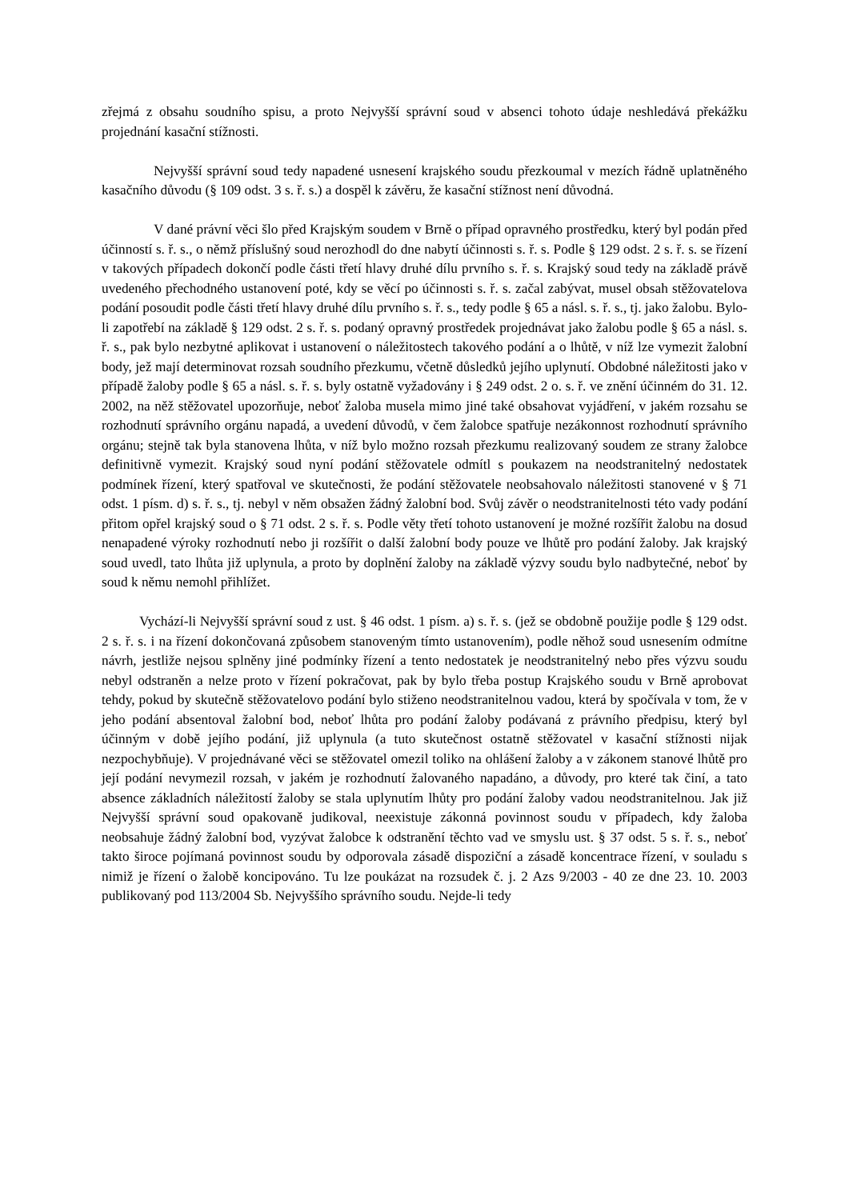zřejmá z obsahu soudního spisu, a proto Nejvyšší správní soud v absenci tohoto údaje neshledává překážku projednání kasační stížnosti.
Nejvyšší správní soud tedy napadené usnesení krajského soudu přezkoumal v mezích řádně uplatněného kasačního důvodu (§ 109 odst. 3 s. ř. s.) a dospěl k závěru, že kasační stížnost není důvodná.
V dané právní věci šlo před Krajským soudem v Brně o případ opravného prostředku, který byl podán před účinností s. ř. s., o němž příslušný soud nerozhodl do dne nabytí účinnosti s. ř. s. Podle § 129 odst. 2 s. ř. s. se řízení v takových případech dokončí podle části třetí hlavy druhé dílu prvního s. ř. s. Krajský soud tedy na základě právě uvedeného přechodného ustanovení poté, kdy se věcí po účinnosti s. ř. s. začal zabývat, musel obsah stěžovatelova podání posoudit podle části třetí hlavy druhé dílu prvního s. ř. s., tedy podle § 65 a násl. s. ř. s., tj. jako žalobu. Bylo-li zapotřebí na základě § 129 odst. 2 s. ř. s. podaný opravný prostředek projednávat jako žalobu podle § 65 a násl. s. ř. s., pak bylo nezbytné aplikovat i ustanovení o náležitostech takového podání a o lhůtě, v níž lze vymezit žalobní body, jež mají determinovat rozsah soudního přezkumu, včetně důsledků jejího uplynutí. Obdobné náležitosti jako v případě žaloby podle § 65 a násl. s. ř. s. byly ostatně vyžadovány i § 249 odst. 2 o. s. ř. ve znění účinném do 31. 12. 2002, na něž stěžovatel upozorňuje, neboť žaloba musela mimo jiné také obsahovat vyjádření, v jakém rozsahu se rozhodnutí správního orgánu napadá, a uvedení důvodů, v čem žalobce spatřuje nezákonnost rozhodnutí správního orgánu; stejně tak byla stanovena lhůta, v níž bylo možno rozsah přezkumu realizovaný soudem ze strany žalobce definitivně vymezit. Krajský soud nyní podání stěžovatele odmítl s poukazem na neodstranitelný nedostatek podmínek řízení, který spatřoval ve skutečnosti, že podání stěžovatele neobsahovalo náležitosti stanovené v § 71 odst. 1 písm. d) s. ř. s., tj. nebyl v něm obsažen žádný žalobní bod. Svůj závěr o neodstranitelnosti této vady podání přitom opřel krajský soud o § 71 odst. 2 s. ř. s. Podle věty třetí tohoto ustanovení je možné rozšířit žalobu na dosud nenapadené výroky rozhodnutí nebo ji rozšířit o další žalobní body pouze ve lhůtě pro podání žaloby. Jak krajský soud uvedl, tato lhůta již uplynula, a proto by doplnění žaloby na základě výzvy soudu bylo nadbytečné, neboť by soud k němu nemohl přihlížet.
Vychází-li Nejvyšší správní soud z ust. § 46 odst. 1 písm. a) s. ř. s. (jež se obdobně použije podle § 129 odst. 2 s. ř. s. i na řízení dokončovaná způsobem stanoveným tímto ustanovením), podle něhož soud usnesením odmítne návrh, jestliže nejsou splněny jiné podmínky řízení a tento nedostatek je neodstranitelný nebo přes výzvu soudu nebyl odstraněn a nelze proto v řízení pokračovat, pak by bylo třeba postup Krajského soudu v Brně aprobovat tehdy, pokud by skutečně stěžovatelovo podání bylo stiženo neodstranitelnou vadou, která by spočívala v tom, že v jeho podání absentoval žalobní bod, neboť lhůta pro podání žaloby podávaná z právního předpisu, který byl účinným v době jejího podání, již uplynula (a tuto skutečnost ostatně stěžovatel v kasační stížnosti nijak nezpochybňuje). V projednávané věci se stěžovatel omezil toliko na ohlášení žaloby a v zákonem stanové lhůtě pro její podání nevymezil rozsah, v jakém je rozhodnutí žalovaného napadáno, a důvody, pro které tak činí, a tato absence základních náležitostí žaloby se stala uplynutím lhůty pro podání žaloby vadou neodstranitelnou. Jak již Nejvyšší správní soud opakovaně judikoval, neexistuje zákonná povinnost soudu v případech, kdy žaloba neobsahuje žádný žalobní bod, vyzývat žalobce k odstranění těchto vad ve smyslu ust. § 37 odst. 5 s. ř. s., neboť takto široce pojímaná povinnost soudu by odporovala zásadě dispoziční a zásadě koncentrace řízení, v souladu s nimiž je řízení o žalobě koncipováno. Tu lze poukázat na rozsudek č. j. 2 Azs 9/2003 - 40 ze dne 23. 10. 2003 publikovaný pod 113/2004 Sb. Nejvyššího správního soudu. Nejde-li tedy